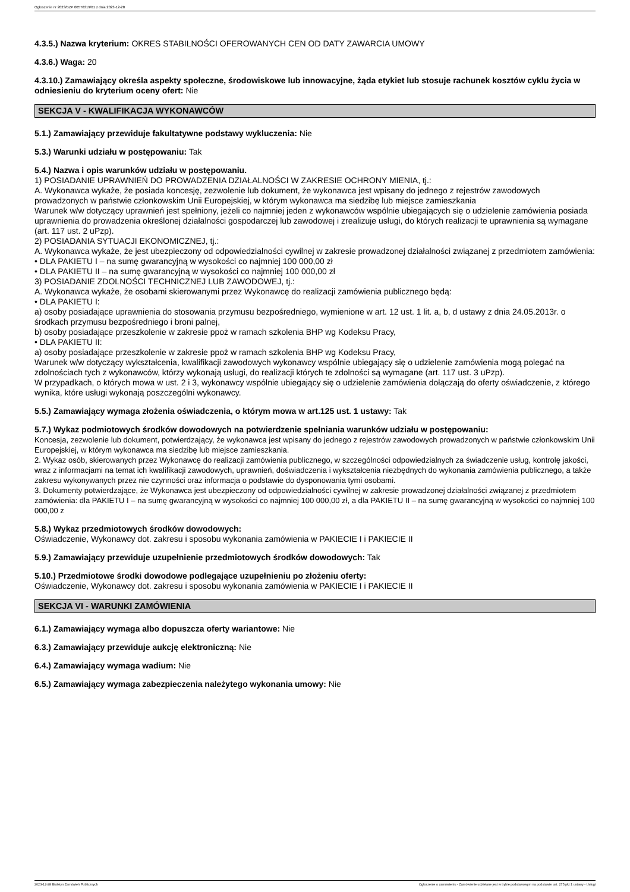Ogłoszenie nr 2023/BZP 00576319/01 z dnia 2023-12-28
4.3.5.) Nazwa kryterium: OKRES STABILNOŚCI OFEROWANYCH CEN OD DATY ZAWARCIA UMOWY
4.3.6.) Waga: 20
4.3.10.) Zamawiający określa aspekty społeczne, środowiskowe lub innowacyjne, żąda etykiet lub stosuje rachunek kosztów cyklu życia w odniesieniu do kryterium oceny ofert: Nie
SEKCJA V - KWALIFIKACJA WYKONAWCÓW
5.1.) Zamawiający przewiduje fakultatywne podstawy wykluczenia: Nie
5.3.) Warunki udziału w postępowaniu: Tak
5.4.) Nazwa i opis warunków udziału w postępowaniu.
1) POSIADANIE UPRAWNIEŃ DO PROWADZENIA DZIAŁALNOŚCI W ZAKRESIE OCHRONY MIENIA, tj.:
A. Wykonawca wykaże, że posiada koncesję, zezwolenie lub dokument, że wykonawca jest wpisany do jednego z rejestrów zawodowych prowadzonych w państwie członkowskim Unii Europejskiej, w którym wykonawca ma siedzibę lub miejsce zamieszkania
Warunek w/w dotyczący uprawnień jest spełniony, jeżeli co najmniej jeden z wykonawców wspólnie ubiegających się o udzielenie zamówienia posiada uprawnienia do prowadzenia określonej działalności gospodarczej lub zawodowej i zrealizuje usługi, do których realizacji te uprawnienia są wymagane (art. 117 ust. 2 uPzp).
2) POSIADANIA SYTUACJI EKONOMICZNEJ, tj.:
A. Wykonawca wykaże, że jest ubezpieczony od odpowiedzialności cywilnej w zakresie prowadzonej działalności związanej z przedmiotem zamówienia:
• DLA PAKIETU I – na sumę gwarancyjną w wysokości co najmniej 100 000,00 zł
• DLA PAKIETU II – na sumę gwarancyjną w wysokości co najmniej 100 000,00 zł
3) POSIADANIE ZDOLNOŚCI TECHNICZNEJ LUB ZAWODOWEJ, tj.:
A. Wykonawca wykaże, że osobami skierowanymi przez Wykonawcę do realizacji zamówienia publicznego będą:
• DLA PAKIETU I:
a) osoby posiadające uprawnienia do stosowania przymusu bezpośredniego, wymienione w art. 12 ust. 1 lit. a, b, d ustawy z dnia 24.05.2013r. o środkach przymusu bezpośredniego i broni palnej,
b) osoby posiadające przeszkolenie w zakresie ppoż w ramach szkolenia BHP wg Kodeksu Pracy,
• DLA PAKIETU II:
a) osoby posiadające przeszkolenie w zakresie ppoż w ramach szkolenia BHP wg Kodeksu Pracy,
Warunek w/w dotyczący wykształcenia, kwalifikacji zawodowych wykonawcy wspólnie ubiegający się o udzielenie zamówienia mogą polegać na zdolnościach tych z wykonawców, którzy wykonają usługi, do realizacji których te zdolności są wymagane (art. 117 ust. 3 uPzp).
W przypadkach, o których mowa w ust. 2 i 3, wykonawcy wspólnie ubiegający się o udzielenie zamówienia dołączają do oferty oświadczenie, z którego wynika, które usługi wykonają poszczególni wykonawcy.
5.5.) Zamawiający wymaga złożenia oświadczenia, o którym mowa w art.125 ust. 1 ustawy: Tak
5.7.) Wykaz podmiotowych środków dowodowych na potwierdzenie spełniania warunków udziału w postępowaniu:
Koncesja, zezwolenie lub dokument, potwierdzający, że wykonawca jest wpisany do jednego z rejestrów zawodowych prowadzonych w państwie członkowskim Unii Europejskiej, w którym wykonawca ma siedzibę lub miejsce zamieszkania.
2. Wykaz osób, skierowanych przez Wykonawcę do realizacji zamówienia publicznego, w szczególności odpowiedzialnych za świadczenie usług, kontrolę jakości, wraz z informacjami na temat ich kwalifikacji zawodowych, uprawnień, doświadczenia i wykształcenia niezbędnych do wykonania zamówienia publicznego, a także zakresu wykonywanych przez nie czynności oraz informacja o podstawie do dysponowania tymi osobami.
3. Dokumenty potwierdzające, że Wykonawca jest ubezpieczony od odpowiedzialności cywilnej w zakresie prowadzonej działalności związanej z przedmiotem zamówienia: dla PAKIETU I – na sumę gwarancyjną w wysokości co najmniej 100 000,00 zł, a dla PAKIETU II – na sumę gwarancyjną w wysokości co najmniej 100 000,00 z
5.8.) Wykaz przedmiotowych środków dowodowych:
Oświadczenie, Wykonawcy dot. zakresu i sposobu wykonania zamówienia w PAKIECIE I i PAKIECIE II
5.9.) Zamawiający przewiduje uzupełnienie przedmiotowych środków dowodowych: Tak
5.10.) Przedmiotowe środki dowodowe podlegające uzupełnieniu po złożeniu oferty:
Oświadczenie, Wykonawcy dot. zakresu i sposobu wykonania zamówienia w PAKIECIE I i PAKIECIE II
SEKCJA VI - WARUNKI ZAMÓWIENIA
6.1.) Zamawiający wymaga albo dopuszcza oferty wariantowe: Nie
6.3.) Zamawiający przewiduje aukcję elektroniczną: Nie
6.4.) Zamawiający wymaga wadium: Nie
6.5.) Zamawiający wymaga zabezpieczenia należytego wykonania umowy: Nie
2023-12-28 Biuletyn Zamówień Publicznych Ogłoszenie o zamówieniu - Zamówienie udzielane jest w trybie podstawowym na podstawie: art. 275 pkt 1 ustawy - Usługi